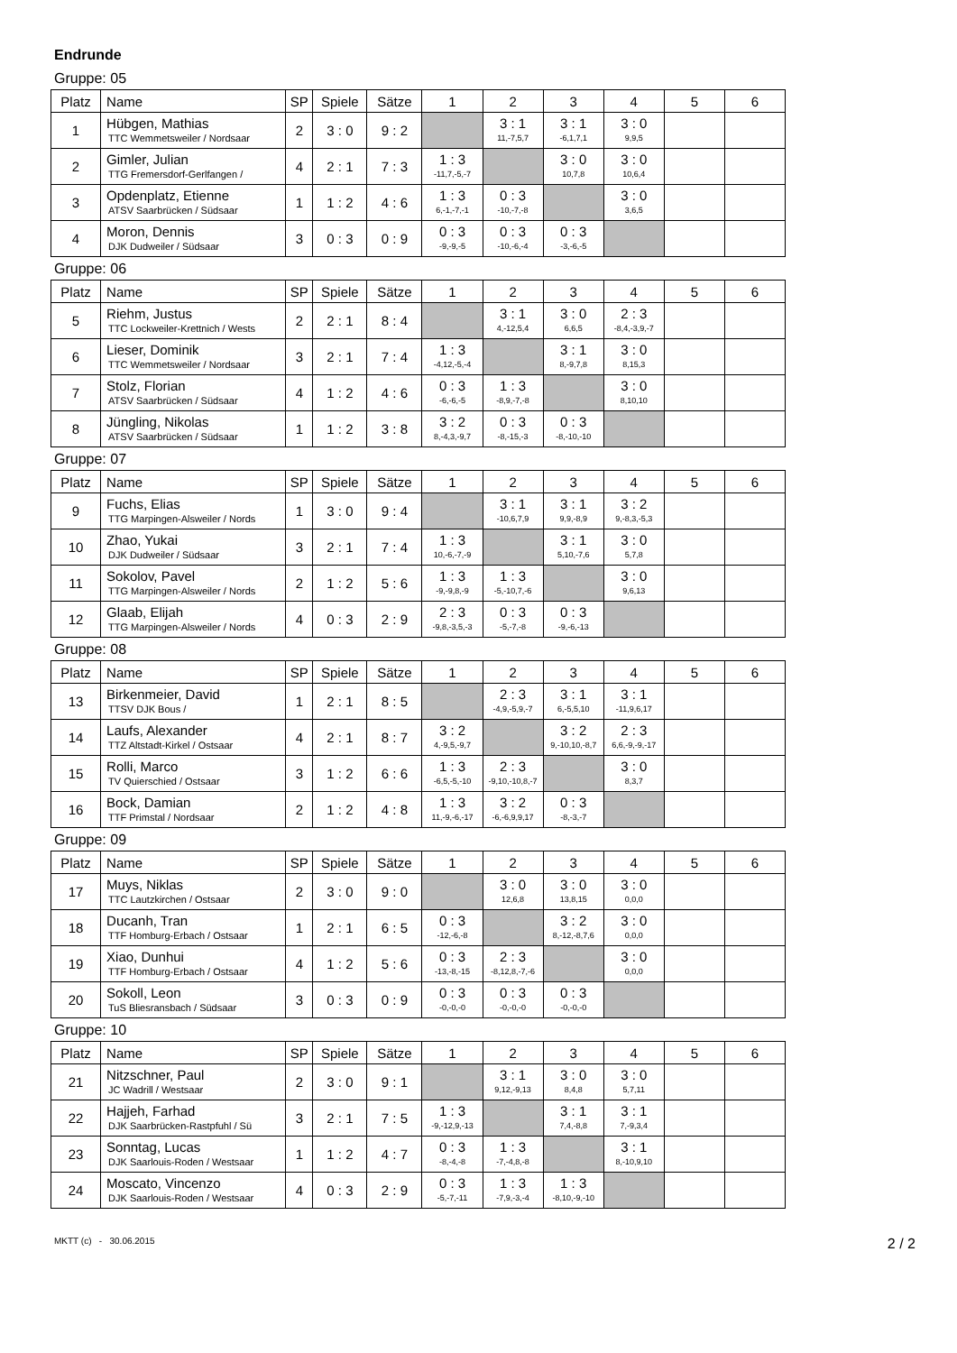Endrunde
Gruppe: 05
| Platz | Name | SP | Spiele | Sätze | 1 | 2 | 3 | 4 | 5 | 6 |
| --- | --- | --- | --- | --- | --- | --- | --- | --- | --- | --- |
| 1 | Hübgen, Mathias TTC Wemmetsweiler / Nordsaar | 2 | 3 : 0 | 9 : 2 | | 3 : 1 11,-7,5,7 | 3 : 1 -6,1,7,1 | 3 : 0 9,9,5 | | |
| 2 | Gimler, Julian TTG Fremersdorf-Gerlfangen / | 4 | 2 : 1 | 7 : 3 | 1 : 3 -11,7,-5,-7 | | 3 : 0 10,7,8 | 3 : 0 10,6,4 | | |
| 3 | Opdenplatz, Etienne ATSV Saarbrücken / Südsaar | 1 | 1 : 2 | 4 : 6 | 1 : 3 6,-1,-7,-1 | 0 : 3 -10,-7,-8 | | 3 : 0 3,6,5 | | |
| 4 | Moron, Dennis DJK Dudweiler / Südsaar | 3 | 0 : 3 | 0 : 9 | 0 : 3 -9,-9,-5 | 0 : 3 -10,-6,-4 | 0 : 3 -3,-6,-5 | | | |
Gruppe: 06
| Platz | Name | SP | Spiele | Sätze | 1 | 2 | 3 | 4 | 5 | 6 |
| --- | --- | --- | --- | --- | --- | --- | --- | --- | --- | --- |
| 5 | Riehm, Justus TTC Lockweiler-Krettnich / Wests | 2 | 2 : 1 | 8 : 4 | | 3 : 1 4,-12,5,4 | 3 : 0 6,6,5 | 2 : 3 -8,4,-3,9,-7 | | |
| 6 | Lieser, Dominik TTC Wemmetsweiler / Nordsaar | 3 | 2 : 1 | 7 : 4 | 1 : 3 -4,12,-5,-4 | | 3 : 1 8,-9,7,8 | 3 : 0 8,15,3 | | |
| 7 | Stolz, Florian ATSV Saarbrücken / Südsaar | 4 | 1 : 2 | 4 : 6 | 0 : 3 -6,-6,-5 | 1 : 3 -8,9,-7,-8 | | 3 : 0 8,10,10 | | |
| 8 | Jüngling, Nikolas ATSV Saarbrücken / Südsaar | 1 | 1 : 2 | 3 : 8 | 3 : 2 8,-4,3,-9,7 | 0 : 3 -8,-15,-3 | 0 : 3 -8,-10,-10 | | | |
Gruppe: 07
| Platz | Name | SP | Spiele | Sätze | 1 | 2 | 3 | 4 | 5 | 6 |
| --- | --- | --- | --- | --- | --- | --- | --- | --- | --- | --- |
| 9 | Fuchs, Elias TTG Marpingen-Alsweiler / Nords | 1 | 3 : 0 | 9 : 4 | | 3 : 1 -10,6,7,9 | 3 : 1 9,9,-8,9 | 3 : 2 9,-8,3,-5,3 | | |
| 10 | Zhao, Yukai DJK Dudweiler / Südsaar | 3 | 2 : 1 | 7 : 4 | 1 : 3 10,-6,-7,-9 | | 3 : 1 5,10,-7,6 | 3 : 0 5,7,8 | | |
| 11 | Sokolov, Pavel TTG Marpingen-Alsweiler / Nords | 2 | 1 : 2 | 5 : 6 | 1 : 3 -9,-9,8,-9 | 1 : 3 -5,-10,7,-6 | | 3 : 0 9,6,13 | | |
| 12 | Glaab, Elijah TTG Marpingen-Alsweiler / Nords | 4 | 0 : 3 | 2 : 9 | 2 : 3 -9,8,-3,5,-3 | 0 : 3 -5,-7,-8 | 0 : 3 -9,-6,-13 | | | |
Gruppe: 08
| Platz | Name | SP | Spiele | Sätze | 1 | 2 | 3 | 4 | 5 | 6 |
| --- | --- | --- | --- | --- | --- | --- | --- | --- | --- | --- |
| 13 | Birkenmeier, David TTSV DJK Bous / | 1 | 2 : 1 | 8 : 5 | | 2 : 3 -4,9,-5,9,-7 | 3 : 1 6,-5,5,10 | 3 : 1 -11,9,6,17 | | |
| 14 | Laufs, Alexander TTZ Altstadt-Kirkel / Ostsaar | 4 | 2 : 1 | 8 : 7 | 3 : 2 4,-9,5,-9,7 | | 3 : 2 9,-10,10,-8,7 | 2 : 3 6,6,-9,-9,-17 | | |
| 15 | Rolli, Marco TV Quierschied / Ostsaar | 3 | 1 : 2 | 6 : 6 | 1 : 3 -6,5,-5,-10 | 2 : 3 -9,10,-10,8,-7 | | 3 : 0 8,3,7 | | |
| 16 | Bock, Damian TTF Primstal / Nordsaar | 2 | 1 : 2 | 4 : 8 | 1 : 3 11,-9,-6,-17 | 3 : 2 -6,-6,9,9,17 | 0 : 3 -8,-3,-7 | | | |
Gruppe: 09
| Platz | Name | SP | Spiele | Sätze | 1 | 2 | 3 | 4 | 5 | 6 |
| --- | --- | --- | --- | --- | --- | --- | --- | --- | --- | --- |
| 17 | Muys, Niklas TTC Lautzkirchen / Ostsaar | 2 | 3 : 0 | 9 : 0 | | 3 : 0 12,6,8 | 3 : 0 13,8,15 | 3 : 0 0,0,0 | | |
| 18 | Ducanh, Tran TTF Homburg-Erbach / Ostsaar | 1 | 2 : 1 | 6 : 5 | 0 : 3 -12,-6,-8 | | 3 : 2 8,-12,-8,7,6 | 3 : 0 0,0,0 | | |
| 19 | Xiao, Dunhui TTF Homburg-Erbach / Ostsaar | 4 | 1 : 2 | 5 : 6 | 0 : 3 -13,-8,-15 | 2 : 3 -8,12,8,-7,-6 | | 3 : 0 0,0,0 | | |
| 20 | Sokoll, Leon TuS Bliesransbach / Südsaar | 3 | 0 : 3 | 0 : 9 | 0 : 3 -0,-0,-0 | 0 : 3 -0,-0,-0 | 0 : 3 -0,-0,-0 | | | |
Gruppe: 10
| Platz | Name | SP | Spiele | Sätze | 1 | 2 | 3 | 4 | 5 | 6 |
| --- | --- | --- | --- | --- | --- | --- | --- | --- | --- | --- |
| 21 | Nitzschner, Paul JC Wadrill / Westsaar | 2 | 3 : 0 | 9 : 1 | | 3 : 1 9,12,-9,13 | 3 : 0 8,4,8 | 3 : 0 5,7,11 | | |
| 22 | Hajjeh, Farhad DJK Saarbrücken-Rastpfuhl / Sü | 3 | 2 : 1 | 7 : 5 | 1 : 3 -9,-12,9,-13 | | 3 : 1 7,4,-8,8 | 3 : 1 7,-9,3,4 | | |
| 23 | Sonntag, Lucas DJK Saarlouis-Roden / Westsaar | 1 | 1 : 2 | 4 : 7 | 0 : 3 -8,-4,-8 | 1 : 3 -7,-4,8,-8 | | 3 : 1 8,-10,9,10 | | |
| 24 | Moscato, Vincenzo DJK Saarlouis-Roden / Westsaar | 4 | 0 : 3 | 2 : 9 | 0 : 3 -5,-7,-11 | 1 : 3 -7,9,-3,-4 | 1 : 3 -8,10,-9,-10 | | | |
MKTT (c) - 30.06.2015 2 / 2